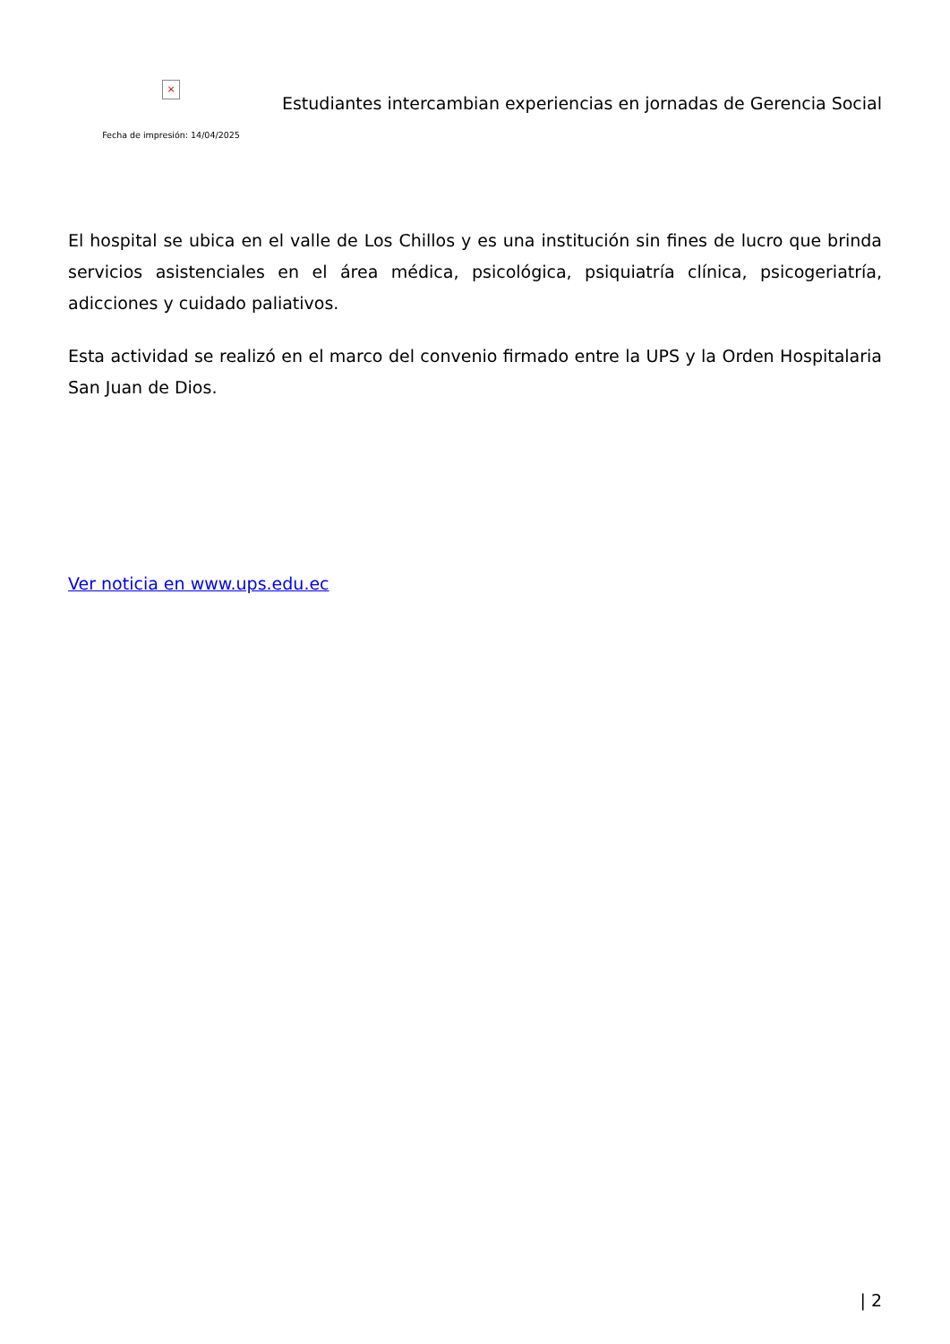×
Fecha de impresión: 14/04/2025
Estudiantes intercambian experiencias en jornadas de Gerencia Social
El hospital se ubica en el valle de Los Chillos y es una institución sin fines de lucro que brinda servicios asistenciales en el área médica, psicológica, psiquiatría clínica, psicogeriatría, adicciones y cuidado paliativos.
Esta actividad se realizó en el marco del convenio firmado entre la UPS y la Orden Hospitalaria San Juan de Dios.
Ver noticia en www.ups.edu.ec
| 2